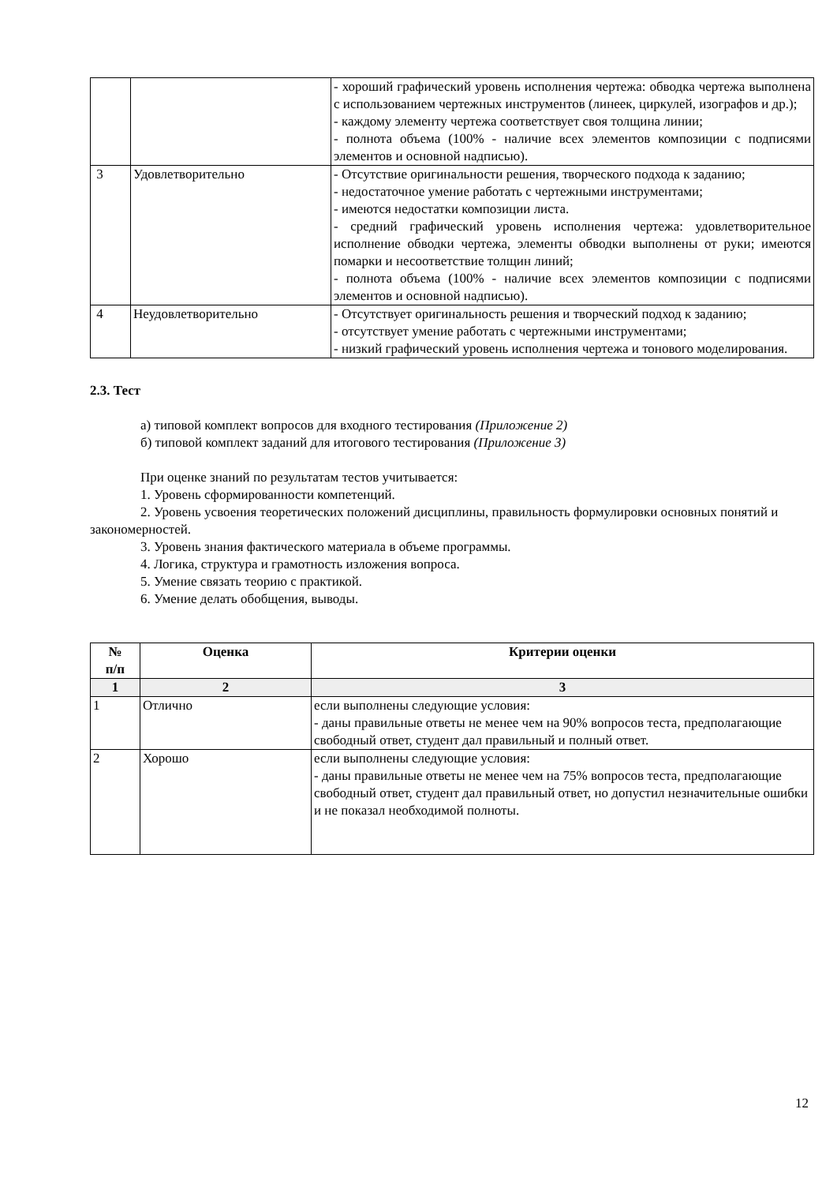| | | - хороший графический уровень исполнения чертежа: обводка чертежа выполнена с использованием чертежных инструментов (линеек, циркулей, изографов и др.); - каждому элементу чертежа соответствует своя толщина линии; - полнота объема (100% - наличие всех элементов композиции с подписями элементов и основной надписью). |
| 3 | Удовлетворительно | - Отсутствие оригинальности решения, творческого подхода к заданию; - недостаточное умение работать с чертежными инструментами; - имеются недостатки композиции листа. - средний графический уровень исполнения чертежа: удовлетворительное исполнение обводки чертежа, элементы обводки выполнены от руки; имеются помарки и несоответствие толщин линий; - полнота объема (100% - наличие всех элементов композиции с подписями элементов и основной надписью). |
| 4 | Неудовлетворительно | - Отсутствует оригинальность решения и творческий подход к заданию; - отсутствует умение работать с чертежными инструментами; - низкий графический уровень исполнения чертежа и тонового моделирования. |
2.3. Тест
а) типовой комплект вопросов для входного тестирования (Приложение 2)
б) типовой комплект заданий для итогового тестирования (Приложение 3)
При оценке знаний по результатам тестов учитывается:
1. Уровень сформированности компетенций.
2. Уровень усвоения теоретических положений дисциплины, правильность формулировки основных понятий и закономерностей.
3. Уровень знания фактического материала в объеме программы.
4. Логика, структура и грамотность изложения вопроса.
5. Умение связать теорию с практикой.
6. Умение делать обобщения, выводы.
| № п/п | Оценка | Критерии оценки |
| --- | --- | --- |
| 1 | 2 | 3 |
| 1 | Отлично | если выполнены следующие условия: - даны правильные ответы не менее чем на 90% вопросов теста, предполагающие свободный ответ, студент дал правильный и полный ответ. |
| 2 | Хорошо | если выполнены следующие условия: - даны правильные ответы не менее чем на 75% вопросов теста, предполагающие свободный ответ, студент дал правильный ответ, но допустил незначительные ошибки и не показал необходимой полноты. |
12